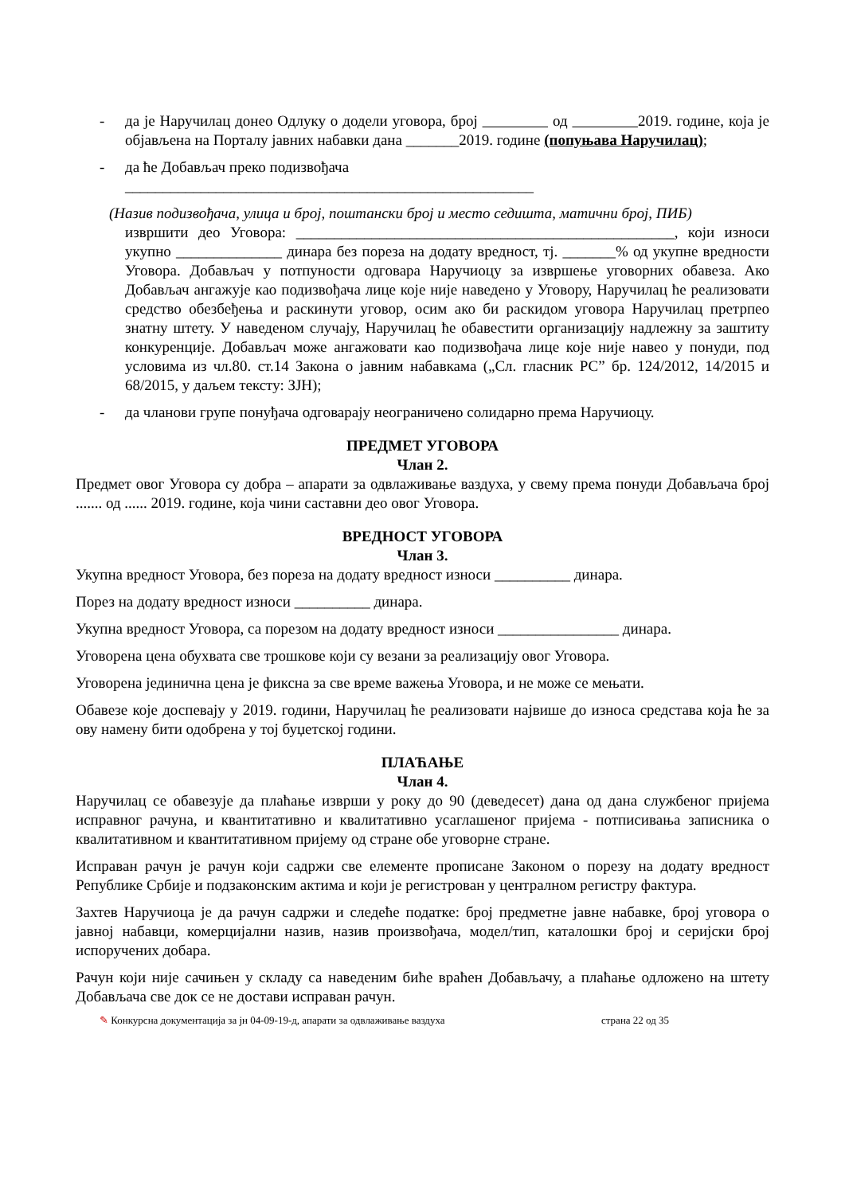- да је Наручилац донео Одлуку о додели уговора, број од 2019. године, која је објављена на Порталу јавних набавки дана _______2019. године (попуњава Наручилац);
- да ће Добављач преко подизвођача
______________________________________________________
(Назив подизвођача, улица и број, поштански број и место седишта, матични број, ПИБ)
извршити део Уговора: __________________________________________________, који износи укупно ______________ динара без пореза на додату вредност, тј. _______% од укупне вредности Уговора. Добављач у потпуности одговара Наручиоцу за извршење уговорних обавеза. Ако Добављач ангажује као подизвођача лице које није наведено у Уговору, Наручилац ће реализовати средство обезбеђења и раскинути уговор, осим ако би раскидом уговора Наручилац претрпео знатну штету. У наведеном случају, Наручилац ће обавестити организацију надлежну за заштиту конкуренције. Добављач може ангажовати као подизвођача лице које није навео у понуди, под условима из чл.80. ст.14 Закона о јавним набавкама („Сл. гласник РС” бр. 124/2012, 14/2015 и 68/2015, у даљем тексту: ЗЈН);
- да чланови групе понуђача одговарају неограничено солидарно према Наручиоцу.
ПРЕДМЕТ УГОВОРА
Члан 2.
Предмет овог Уговора су добра – апарати за одвлаживање ваздуха, у свему према понуди Добављача број ....... од ...... 2019. године, која чини саставни део овог Уговора.
ВРЕДНОСТ УГОВОРА
Члан 3.
Укупна вредност Уговора, без пореза на додату вредност износи __________ динара.
Порез на додату вредност износи __________ динара.
Укупна вредност Уговора, са порезом на додату вредност износи ________________ динара.
Уговорена цена обухвата све трошкове који су везани за реализацију овог Уговора.
Уговорена јединична цена је фиксна за све време важења Уговора, и не може се мењати.
Обавезе које доспевају у 2019. години, Наручилац ће реализовати највише до износа средстава која ће за ову намену бити одобрена у тој буџетској години.
ПЛАЋАЊЕ
Члан 4.
Наручилац се обавезује да плаћање изврши у року до 90 (деведесет) дана од дана службеног пријема исправног рачуна, и квантитативно и квалитативно усаглашеног пријема - потписивања записника о квалитативном и квантитативном пријему од стране обе уговорне стране.
Исправан рачун је рачун који садржи све елементе прописане Законом о порезу на додату вредност Републике Србије и подзаконским актима и који је регистрован у централном регистру фактура.
Захтев Наручиоца је да рачун садржи и следеће податке: број предметне јавне набавке, број уговора о јавној набавци, комерцијални назив, назив произвођача, модел/тип, каталошки број и серијски број испоручених добара.
Рачун који није сачињен у складу са наведеним биће враћен Добављачу, а плаћање одложено на штету Добављача све док се не достави исправан рачун.
✎ Конкурсна документација за јн 04-09-19-д, апарати за одвлаживање ваздуха страна 22 од 35